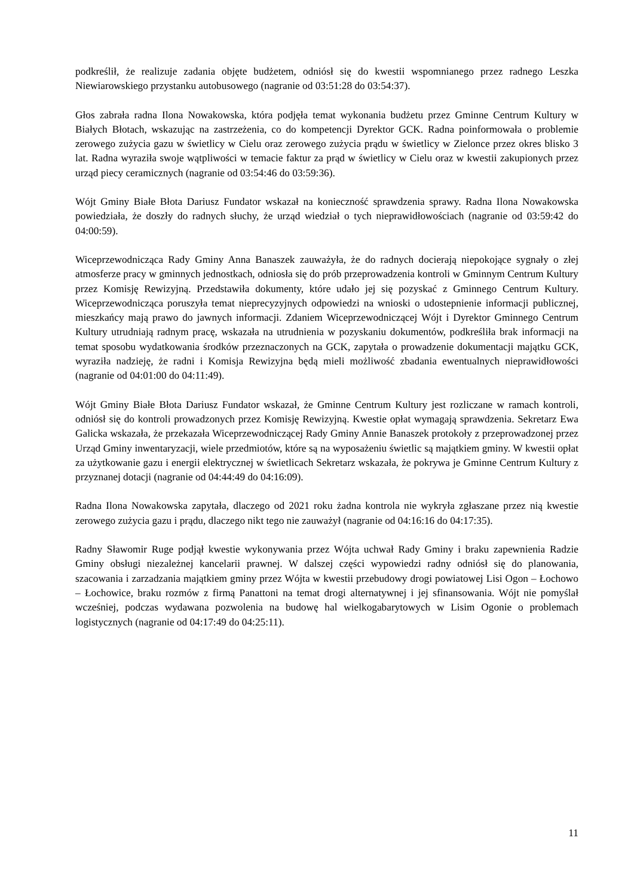podkreślił, że realizuje zadania objęte budżetem, odniósł się do kwestii wspomnianego przez radnego Leszka Niewiarowskiego przystanku autobusowego (nagranie od 03:51:28 do 03:54:37).
Głos zabrała radna Ilona Nowakowska, która podjęła temat wykonania budżetu przez Gminne Centrum Kultury w Białych Błotach, wskazując na zastrzeżenia, co do kompetencji Dyrektor GCK. Radna poinformowała o problemie zerowego zużycia gazu w świetlicy w Cielu oraz zerowego zużycia prądu w świetlicy w Zielonce przez okres blisko 3 lat. Radna wyraziła swoje wątpliwości w temacie faktur za prąd w świetlicy w Cielu oraz w kwestii zakupionych przez urząd piecy ceramicznych (nagranie od 03:54:46 do 03:59:36).
Wójt Gminy Białe Błota Dariusz Fundator wskazał na konieczność sprawdzenia sprawy. Radna Ilona Nowakowska powiedziała, że doszły do radnych słuchy, że urząd wiedział o tych nieprawidłowościach (nagranie od 03:59:42 do 04:00:59).
Wiceprzewodnicząca Rady Gminy Anna Banaszek zauważyła, że do radnych docierają niepokojące sygnały o złej atmosferze pracy w gminnych jednostkach, odniosła się do prób przeprowadzenia kontroli w Gminnym Centrum Kultury przez Komisję Rewizyjną. Przedstawiła dokumenty, które udało jej się pozyskać z Gminnego Centrum Kultury. Wiceprzewodnicząca poruszyła temat nieprecyzyjnych odpowiedzi na wnioski o udostepnienie informacji publicznej, mieszkańcy mają prawo do jawnych informacji. Zdaniem Wiceprzewodniczącej Wójt i Dyrektor Gminnego Centrum Kultury utrudniają radnym pracę, wskazała na utrudnienia w pozyskaniu dokumentów, podkreśliła brak informacji na temat sposobu wydatkowania środków przeznaczonych na GCK, zapytała o prowadzenie dokumentacji majątku GCK, wyraziła nadzieję, że radni i Komisja Rewizyjna będą mieli możliwość zbadania ewentualnych nieprawidłowości (nagranie od 04:01:00 do 04:11:49).
Wójt Gminy Białe Błota Dariusz Fundator wskazał, że Gminne Centrum Kultury jest rozliczane w ramach kontroli, odniósł się do kontroli prowadzonych przez Komisję Rewizyjną. Kwestie opłat wymagają sprawdzenia. Sekretarz Ewa Galicka wskazała, że przekazała Wiceprzewodniczącej Rady Gminy Annie Banaszek protokoły z przeprowadzonej przez Urząd Gminy inwentaryzacji, wiele przedmiotów, które są na wyposażeniu świetlic są majątkiem gminy. W kwestii opłat za użytkowanie gazu i energii elektrycznej w świetlicach Sekretarz wskazała, że pokrywa je Gminne Centrum Kultury z przyznanej dotacji (nagranie od 04:44:49 do 04:16:09).
Radna Ilona Nowakowska zapytała, dlaczego od 2021 roku żadna kontrola nie wykryła zgłaszane przez nią kwestie zerowego zużycia gazu i prądu, dlaczego nikt tego nie zauważył (nagranie od 04:16:16 do 04:17:35).
Radny Sławomir Ruge podjął kwestie wykonywania przez Wójta uchwał Rady Gminy i braku zapewnienia Radzie Gminy obsługi niezależnej kancelarii prawnej. W dalszej części wypowiedzi radny odniósł się do planowania, szacowania i zarzadzania majątkiem gminy przez Wójta w kwestii przebudowy drogi powiatowej Lisi Ogon – Łochowo – Łochowice, braku rozmów z firmą Panattoni na temat drogi alternatywnej i jej sfinansowania. Wójt nie pomyślał wcześniej, podczas wydawana pozwolenia na budowę hal wielkogabarytowych w Lisim Ogonie o problemach logistycznych (nagranie od 04:17:49 do 04:25:11).
11